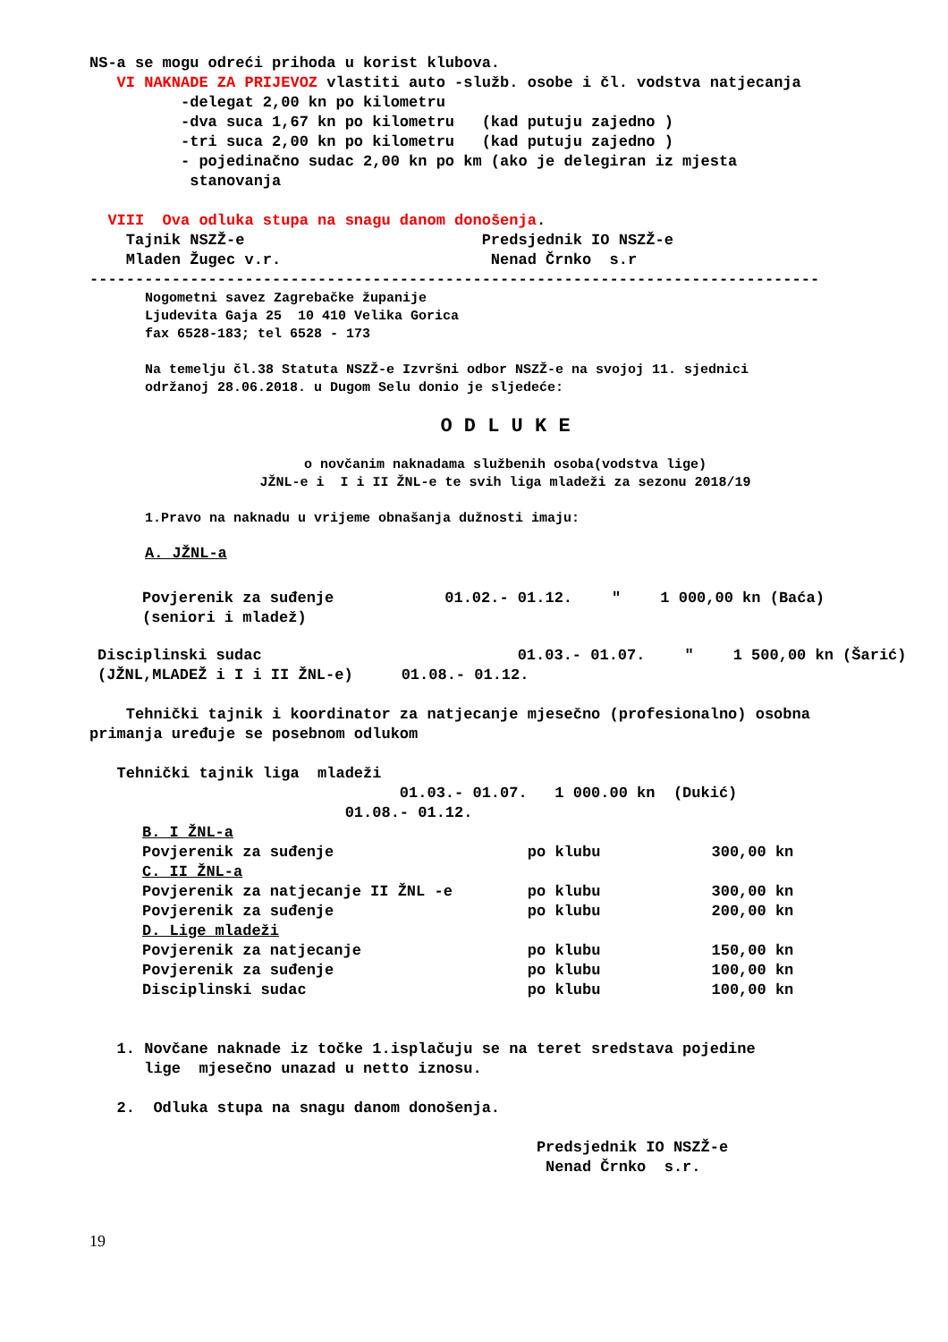NS-a se mogu odreći prihoda u korist klubova.
VI NAKNADE ZA PRIJEVOZ vlastiti auto -služb. osobe i čl. vodstva natjecanja
-delegat 2,00 kn po kilometru
-dva suca 1,67 kn po kilometru (kad putuju zajedno )
-tri suca 2,00 kn po kilometru (kad putuju zajedno )
- pojedinačno sudac 2,00 kn po km (ako je delegiran iz mjesta
stanovanja
VIII Ova odluka stupa na snagu danom donošenja.
Tajnik NSZŽ-e Predsjednik IO NSZŽ-e
Mladen Žugec v.r. Nenad Črnko s.r
--------------------------------------------------------------------------------
Nogometni savez Zagrebačke županije
Ljudevita Gaja 25 10 410 Velika Gorica
fax 6528-183; tel 6528 - 173
Na temelju čl.38 Statuta NSZŽ-e Izvršni odbor NSZŽ-e na svojoj 11. sjednici
održanoj 28.06.2018. u Dugom Selu donio je sljedeće:
O D L U K E
o novčanim naknadama službenih osoba(vodstva lige)
JŽNL-e i I i II ŽNL-e te svih liga mladeži za sezonu 2018/19
1.Pravo na naknadu u vrijeme obnašanja dužnosti imaju:
A. JŽNL-a
| Povjerenik za suđenje | 01.02.- 01.12. | " | 1 000,00 kn (Baća) |
| (seniori i mladež) | | | |
| Disciplinski sudac | 01.03.- 01.07. | " | 1 500,00 kn (Šarić) |
| (JŽNL,MLADEŽ i I i II ŽNL-e) | 01.08.- 01.12. | | |
Tehnički tajnik i koordinator za natjecanje mjesečno (profesionalno) osobna
primanja uređuje se posebnom odlukom
Tehnički tajnik liga mladeži
01.03.- 01.07. 1 000.00 kn (Dukić)
01.08.- 01.12.
| B. I ŽNL-a | | |
| Povjerenik za suđenje | po klubu | 300,00 kn |
| C. II ŽNL-a | | |
| Povjerenik za natjecanje II ŽNL -e | po klubu | 300,00 kn |
| Povjerenik za suđenje | po klubu | 200,00 kn |
| D. Lige mladeži | | |
| Povjerenik za natjecanje | po klubu | 150,00 kn |
| Povjerenik za suđenje | po klubu | 100,00 kn |
| Disciplinski sudac | po klubu | 100,00 kn |
1. Novčane naknade iz točke 1.isplačuju se na teret sredstava pojedine
lige mjesečno unazad u netto iznosu.
2. Odluka stupa na snagu danom donošenja.
Predsjednik IO NSZŽ-e
Nenad Črnko s.r.
19